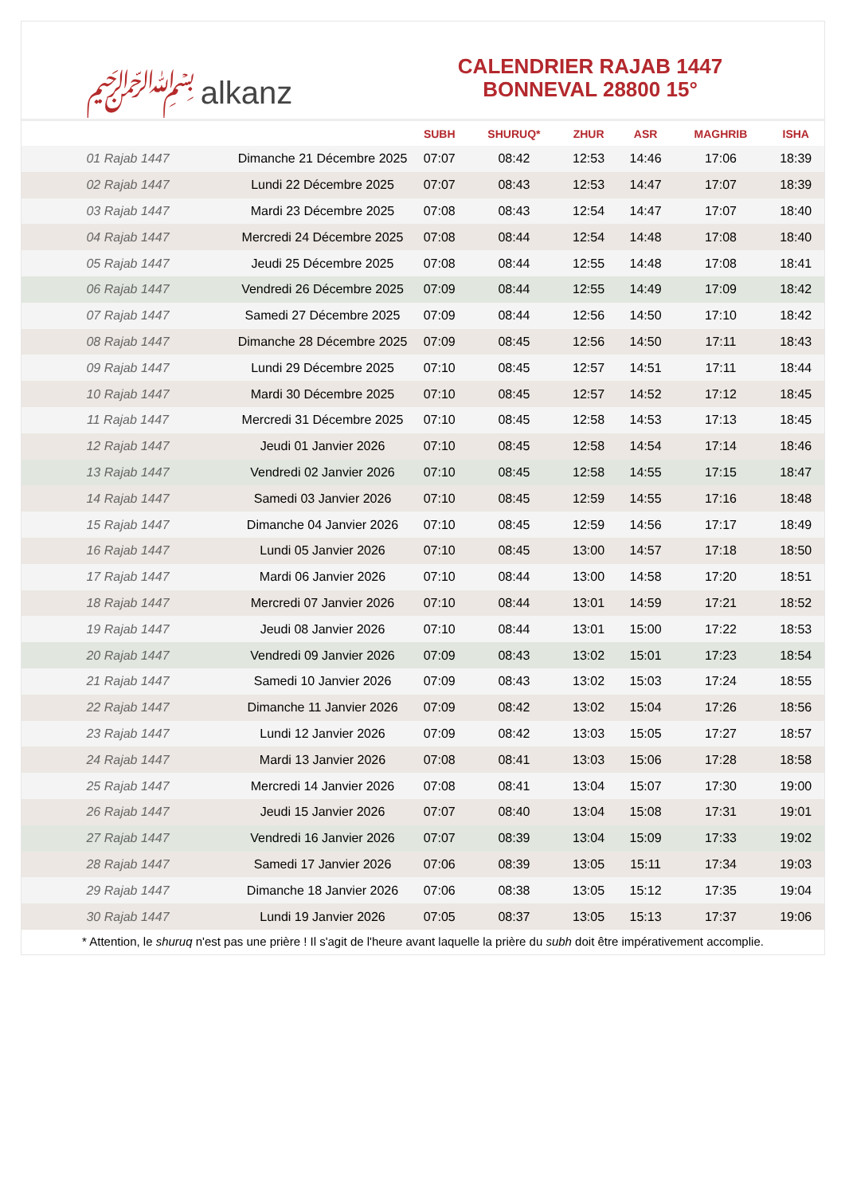﷽ alkanz
CALENDRIER RAJAB 1447
BONNEVAL 28800 15°
| | | SUBH | SHURUQ* | ZHUR | ASR | MAGHRIB | ISHA |
| --- | --- | --- | --- | --- | --- | --- | --- |
| 01 Rajab 1447 | Dimanche 21 Décembre 2025 | 07:07 | 08:42 | 12:53 | 14:46 | 17:06 | 18:39 |
| 02 Rajab 1447 | Lundi 22 Décembre 2025 | 07:07 | 08:43 | 12:53 | 14:47 | 17:07 | 18:39 |
| 03 Rajab 1447 | Mardi 23 Décembre 2025 | 07:08 | 08:43 | 12:54 | 14:47 | 17:07 | 18:40 |
| 04 Rajab 1447 | Mercredi 24 Décembre 2025 | 07:08 | 08:44 | 12:54 | 14:48 | 17:08 | 18:40 |
| 05 Rajab 1447 | Jeudi 25 Décembre 2025 | 07:08 | 08:44 | 12:55 | 14:48 | 17:08 | 18:41 |
| 06 Rajab 1447 | Vendredi 26 Décembre 2025 | 07:09 | 08:44 | 12:55 | 14:49 | 17:09 | 18:42 |
| 07 Rajab 1447 | Samedi 27 Décembre 2025 | 07:09 | 08:44 | 12:56 | 14:50 | 17:10 | 18:42 |
| 08 Rajab 1447 | Dimanche 28 Décembre 2025 | 07:09 | 08:45 | 12:56 | 14:50 | 17:11 | 18:43 |
| 09 Rajab 1447 | Lundi 29 Décembre 2025 | 07:10 | 08:45 | 12:57 | 14:51 | 17:11 | 18:44 |
| 10 Rajab 1447 | Mardi 30 Décembre 2025 | 07:10 | 08:45 | 12:57 | 14:52 | 17:12 | 18:45 |
| 11 Rajab 1447 | Mercredi 31 Décembre 2025 | 07:10 | 08:45 | 12:58 | 14:53 | 17:13 | 18:45 |
| 12 Rajab 1447 | Jeudi 01 Janvier 2026 | 07:10 | 08:45 | 12:58 | 14:54 | 17:14 | 18:46 |
| 13 Rajab 1447 | Vendredi 02 Janvier 2026 | 07:10 | 08:45 | 12:58 | 14:55 | 17:15 | 18:47 |
| 14 Rajab 1447 | Samedi 03 Janvier 2026 | 07:10 | 08:45 | 12:59 | 14:55 | 17:16 | 18:48 |
| 15 Rajab 1447 | Dimanche 04 Janvier 2026 | 07:10 | 08:45 | 12:59 | 14:56 | 17:17 | 18:49 |
| 16 Rajab 1447 | Lundi 05 Janvier 2026 | 07:10 | 08:45 | 13:00 | 14:57 | 17:18 | 18:50 |
| 17 Rajab 1447 | Mardi 06 Janvier 2026 | 07:10 | 08:44 | 13:00 | 14:58 | 17:20 | 18:51 |
| 18 Rajab 1447 | Mercredi 07 Janvier 2026 | 07:10 | 08:44 | 13:01 | 14:59 | 17:21 | 18:52 |
| 19 Rajab 1447 | Jeudi 08 Janvier 2026 | 07:10 | 08:44 | 13:01 | 15:00 | 17:22 | 18:53 |
| 20 Rajab 1447 | Vendredi 09 Janvier 2026 | 07:09 | 08:43 | 13:02 | 15:01 | 17:23 | 18:54 |
| 21 Rajab 1447 | Samedi 10 Janvier 2026 | 07:09 | 08:43 | 13:02 | 15:03 | 17:24 | 18:55 |
| 22 Rajab 1447 | Dimanche 11 Janvier 2026 | 07:09 | 08:42 | 13:02 | 15:04 | 17:26 | 18:56 |
| 23 Rajab 1447 | Lundi 12 Janvier 2026 | 07:09 | 08:42 | 13:03 | 15:05 | 17:27 | 18:57 |
| 24 Rajab 1447 | Mardi 13 Janvier 2026 | 07:08 | 08:41 | 13:03 | 15:06 | 17:28 | 18:58 |
| 25 Rajab 1447 | Mercredi 14 Janvier 2026 | 07:08 | 08:41 | 13:04 | 15:07 | 17:30 | 19:00 |
| 26 Rajab 1447 | Jeudi 15 Janvier 2026 | 07:07 | 08:40 | 13:04 | 15:08 | 17:31 | 19:01 |
| 27 Rajab 1447 | Vendredi 16 Janvier 2026 | 07:07 | 08:39 | 13:04 | 15:09 | 17:33 | 19:02 |
| 28 Rajab 1447 | Samedi 17 Janvier 2026 | 07:06 | 08:39 | 13:05 | 15:11 | 17:34 | 19:03 |
| 29 Rajab 1447 | Dimanche 18 Janvier 2026 | 07:06 | 08:38 | 13:05 | 15:12 | 17:35 | 19:04 |
| 30 Rajab 1447 | Lundi 19 Janvier 2026 | 07:05 | 08:37 | 13:05 | 15:13 | 17:37 | 19:06 |
* Attention, le shuruq n'est pas une prière ! Il s'agit de l'heure avant laquelle la prière du subh doit être impérativement accomplie.